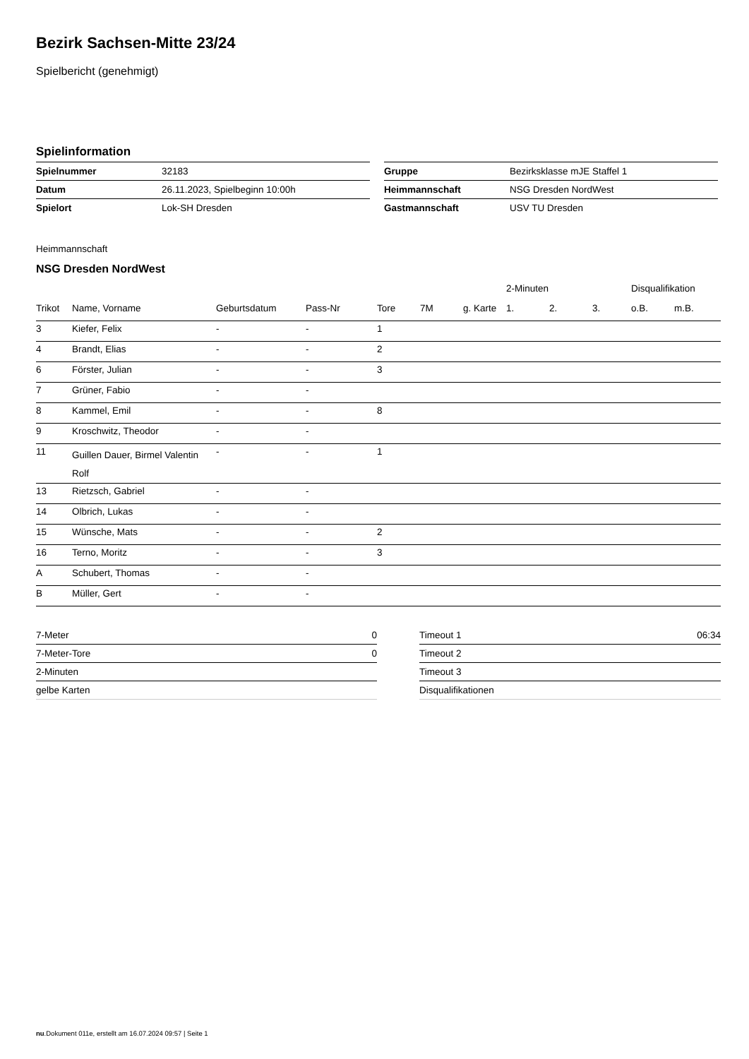Bezirk Sachsen-Mitte 23/24
Spielbericht (genehmigt)
Spielinformation
| Spielnummer | 32183 |
| Datum | 26.11.2023, Spielbeginn 10:00h |
| Spielort | Lok-SH Dresden |
| Gruppe | Bezirksklasse mJE Staffel 1 |
| Heimmannschaft | NSG Dresden NordWest |
| Gastmannschaft | USV TU Dresden |
Heimmannschaft
NSG Dresden NordWest
| | | | | | | | 2-Minuten | | | Disqualifikation | |
| --- | --- | --- | --- | --- | --- | --- | --- | --- | --- | --- | --- |
| Trikot | Name, Vorname | Geburtsdatum | Pass-Nr | Tore | 7M | g. Karte | 1. | 2. | 3. | o.B. | m.B. |
| 3 | Kiefer, Felix | - | - | 1 | | | | | | | |
| 4 | Brandt, Elias | - | - | 2 | | | | | | | |
| 6 | Förster, Julian | - | - | 3 | | | | | | | |
| 7 | Grüner, Fabio | - | - | | | | | | | | |
| 8 | Kammel, Emil | - | - | 8 | | | | | | | |
| 9 | Kroschwitz, Theodor | - | - | | | | | | | | |
| 11 | Guillen Dauer, Birmel Valentin Rolf | - | - | 1 | | | | | | | |
| 13 | Rietzsch, Gabriel | - | - | | | | | | | | |
| 14 | Olbrich, Lukas | - | - | | | | | | | | |
| 15 | Wünsche, Mats | - | - | 2 | | | | | | | |
| 16 | Terno, Moritz | - | - | 3 | | | | | | | |
| A | Schubert, Thomas | - | - | | | | | | | | |
| B | Müller, Gert | - | - | | | | | | | | |
| 7-Meter | 0 |
| 7-Meter-Tore | 0 |
| 2-Minuten | |
| gelbe Karten | |
| Timeout 1 | 06:34 |
| Timeout 2 | |
| Timeout 3 | |
| Disqualifikationen | |
nu.Dokument 011e, erstellt am 16.07.2024 09:57 | Seite 1